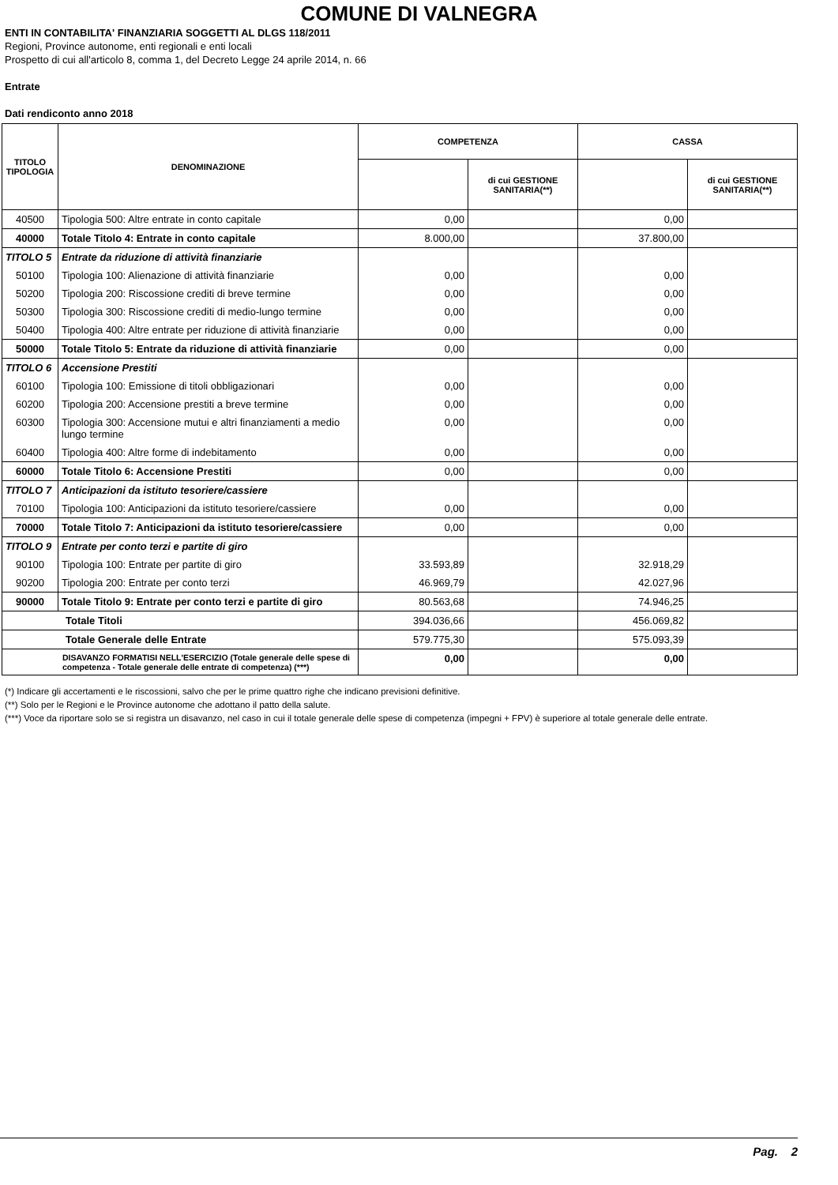COMUNE DI VALNEGRA
ENTI IN CONTABILITA' FINANZIARIA SOGGETTI AL DLGS 118/2011
Regioni, Province autonome, enti regionali e enti locali
Prospetto di cui all'articolo 8, comma 1, del Decreto Legge 24 aprile 2014, n. 66
Entrate
Dati rendiconto anno 2018
| TITOLO TIPOLOGIA | DENOMINAZIONE | COMPETENZA | | CASSA | |
| --- | --- | --- | --- | --- | --- |
| | | | di cui GESTIONE SANITARIA(**) | | di cui GESTIONE SANITARIA(**) |
| 40500 | Tipologia 500: Altre entrate in conto capitale | 0,00 | | 0,00 | |
| 40000 | Totale Titolo 4: Entrate in conto capitale | 8.000,00 | | 37.800,00 | |
| TITOLO 5 | Entrate da riduzione di attività finanziarie | | | | |
| 50100 | Tipologia 100: Alienazione di attività finanziarie | 0,00 | | 0,00 | |
| 50200 | Tipologia 200: Riscossione crediti di breve termine | 0,00 | | 0,00 | |
| 50300 | Tipologia 300: Riscossione crediti di medio-lungo termine | 0,00 | | 0,00 | |
| 50400 | Tipologia 400: Altre entrate per riduzione di attività finanziarie | 0,00 | | 0,00 | |
| 50000 | Totale Titolo 5: Entrate da riduzione di attività finanziarie | 0,00 | | 0,00 | |
| TITOLO 6 | Accensione Prestiti | | | | |
| 60100 | Tipologia 100: Emissione di titoli obbligazionari | 0,00 | | 0,00 | |
| 60200 | Tipologia 200: Accensione prestiti a breve termine | 0,00 | | 0,00 | |
| 60300 | Tipologia 300: Accensione mutui e altri finanziamenti a medio lungo termine | 0,00 | | 0,00 | |
| 60400 | Tipologia 400: Altre forme di indebitamento | 0,00 | | 0,00 | |
| 60000 | Totale Titolo 6: Accensione Prestiti | 0,00 | | 0,00 | |
| TITOLO 7 | Anticipazioni da istituto tesoriere/cassiere | | | | |
| 70100 | Tipologia 100: Anticipazioni da istituto tesoriere/cassiere | 0,00 | | 0,00 | |
| 70000 | Totale Titolo 7: Anticipazioni da istituto tesoriere/cassiere | 0,00 | | 0,00 | |
| TITOLO 9 | Entrate per conto terzi e partite di giro | | | | |
| 90100 | Tipologia 100: Entrate per partite di giro | 33.593,89 | | 32.918,29 | |
| 90200 | Tipologia 200: Entrate per conto terzi | 46.969,79 | | 42.027,96 | |
| 90000 | Totale Titolo 9: Entrate per conto terzi e partite di giro | 80.563,68 | | 74.946,25 | |
| Totale Titoli | | 394.036,66 | | 456.069,82 | |
| Totale Generale delle Entrate | | 579.775,30 | | 575.093,39 | |
| DISAVANZO FORMATISI NELL'ESERCIZIO (Totale generale delle spese di competenza - Totale generale delle entrate di competenza) (***) | | 0,00 | | 0,00 | |
(*) Indicare gli accertamenti e le riscossioni, salvo che per le prime quattro righe che indicano previsioni definitive.
(**) Solo per le Regioni e le Province autonome che adottano il patto della salute.
(***) Voce da riportare solo se si registra un disavanzo, nel caso in cui il totale generale delle spese di competenza (impegni + FPV) è superiore al totale generale delle entrate.
Pag. 2